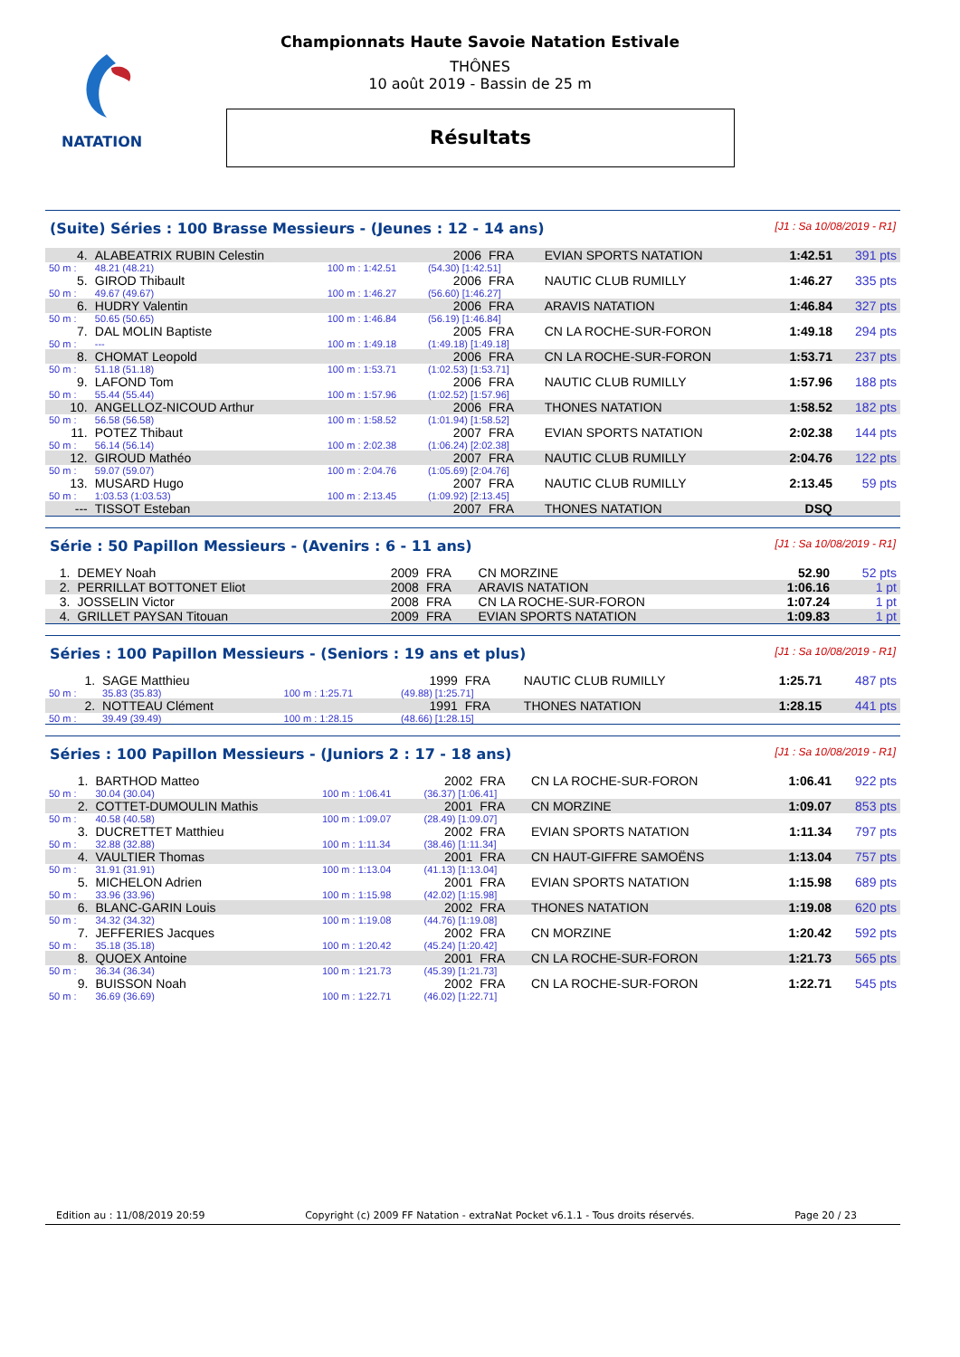NATATION
Championnats Haute Savoie Natation Estivale
THÔNES
10 août 2019 - Bassin de 25 m
Résultats
(Suite) Séries : 100 Brasse Messieurs - (Jeunes : 12 - 14 ans) [J1 : Sa 10/08/2019 - R1]
| 4. | ALABEATRIX RUBIN Celestin | | 2006 | FRA | EVIAN SPORTS NATATION | 1:42.51 | 391 pts |
| 50 m : | 48.21 (48.21) | 100 m : 1:42.51 | (54.30) [1:42.51] | | | | |
| 5. | GIROD Thibault | | 2006 | FRA | NAUTIC CLUB RUMILLY | 1:46.27 | 335 pts |
| 50 m : | 49.67 (49.67) | 100 m : 1:46.27 | (56.60) [1:46.27] | | | | |
| 6. | HUDRY Valentin | | 2006 | FRA | ARAVIS NATATION | 1:46.84 | 327 pts |
| 50 m : | 50.65 (50.65) | 100 m : 1:46.84 | (56.19) [1:46.84] | | | | |
| 7. | DAL MOLIN Baptiste | | 2005 | FRA | CN LA ROCHE-SUR-FORON | 1:49.18 | 294 pts |
| 50 m : | --- | 100 m : 1:49.18 | (1:49.18) [1:49.18] | | | | |
| 8. | CHOMAT Leopold | | 2006 | FRA | CN LA ROCHE-SUR-FORON | 1:53.71 | 237 pts |
| 50 m : | 51.18 (51.18) | 100 m : 1:53.71 | (1:02.53) [1:53.71] | | | | |
| 9. | LAFOND Tom | | 2006 | FRA | NAUTIC CLUB RUMILLY | 1:57.96 | 188 pts |
| 50 m : | 55.44 (55.44) | 100 m : 1:57.96 | (1:02.52) [1:57.96] | | | | |
| 10. | ANGELLOZ-NICOUD Arthur | | 2006 | FRA | THONES NATATION | 1:58.52 | 182 pts |
| 50 m : | 56.58 (56.58) | 100 m : 1:58.52 | (1:01.94) [1:58.52] | | | | |
| 11. | POTEZ Thibaut | | 2007 | FRA | EVIAN SPORTS NATATION | 2:02.38 | 144 pts |
| 50 m : | 56.14 (56.14) | 100 m : 2:02.38 | (1:06.24) [2:02.38] | | | | |
| 12. | GIROUD Mathéo | | 2007 | FRA | NAUTIC CLUB RUMILLY | 2:04.76 | 122 pts |
| 50 m : | 59.07 (59.07) | 100 m : 2:04.76 | (1:05.69) [2:04.76] | | | | |
| 13. | MUSARD Hugo | | 2007 | FRA | NAUTIC CLUB RUMILLY | 2:13.45 | 59 pts |
| 50 m : | 1:03.53 (1:03.53) | 100 m : 2:13.45 | (1:09.92) [2:13.45] | | | | |
| --- | TISSOT Esteban | | 2007 | FRA | THONES NATATION | DSQ | |
Série : 50 Papillon Messieurs - (Avenirs : 6 - 11 ans) [J1 : Sa 10/08/2019 - R1]
| 1. | DEMEY Noah | | 2009 | FRA | CN MORZINE | 52.90 | 52 pts |
| 2. | PERRILLAT BOTTONET Eliot | | 2008 | FRA | ARAVIS NATATION | 1:06.16 | 1 pt |
| 3. | JOSSELIN Victor | | 2008 | FRA | CN LA ROCHE-SUR-FORON | 1:07.24 | 1 pt |
| 4. | GRILLET PAYSAN Titouan | | 2009 | FRA | EVIAN SPORTS NATATION | 1:09.83 | 1 pt |
Séries : 100 Papillon Messieurs - (Seniors : 19 ans et plus) [J1 : Sa 10/08/2019 - R1]
| 1. | SAGE Matthieu | | 1999 | FRA | NAUTIC CLUB RUMILLY | 1:25.71 | 487 pts |
| 50 m : | 35.83 (35.83) | 100 m : 1:25.71 | (49.88) [1:25.71] | | | | |
| 2. | NOTTEAU Clément | | 1991 | FRA | THONES NATATION | 1:28.15 | 441 pts |
| 50 m : | 39.49 (39.49) | 100 m : 1:28.15 | (48.66) [1:28.15] | | | | |
Séries : 100 Papillon Messieurs - (Juniors 2 : 17 - 18 ans) [J1 : Sa 10/08/2019 - R1]
| 1. | BARTHOD Matteo | | 2002 | FRA | CN LA ROCHE-SUR-FORON | 1:06.41 | 922 pts |
| 50 m : | 30.04 (30.04) | 100 m : 1:06.41 | (36.37) [1:06.41] | | | | |
| 2. | COTTET-DUMOULIN Mathis | | 2001 | FRA | CN MORZINE | 1:09.07 | 853 pts |
| 50 m : | 40.58 (40.58) | 100 m : 1:09.07 | (28.49) [1:09.07] | | | | |
| 3. | DUCRETTET Matthieu | | 2002 | FRA | EVIAN SPORTS NATATION | 1:11.34 | 797 pts |
| 50 m : | 32.88 (32.88) | 100 m : 1:11.34 | (38.46) [1:11.34] | | | | |
| 4. | VAULTIER Thomas | | 2001 | FRA | CN HAUT-GIFFRE SAMOËNS | 1:13.04 | 757 pts |
| 50 m : | 31.91 (31.91) | 100 m : 1:13.04 | (41.13) [1:13.04] | | | | |
| 5. | MICHELON Adrien | | 2001 | FRA | EVIAN SPORTS NATATION | 1:15.98 | 689 pts |
| 50 m : | 33.96 (33.96) | 100 m : 1:15.98 | (42.02) [1:15.98] | | | | |
| 6. | BLANC-GARIN Louis | | 2002 | FRA | THONES NATATION | 1:19.08 | 620 pts |
| 50 m : | 34.32 (34.32) | 100 m : 1:19.08 | (44.76) [1:19.08] | | | | |
| 7. | JEFFERIES Jacques | | 2002 | FRA | CN MORZINE | 1:20.42 | 592 pts |
| 50 m : | 35.18 (35.18) | 100 m : 1:20.42 | (45.24) [1:20.42] | | | | |
| 8. | QUOEX Antoine | | 2001 | FRA | CN LA ROCHE-SUR-FORON | 1:21.73 | 565 pts |
| 50 m : | 36.34 (36.34) | 100 m : 1:21.73 | (45.39) [1:21.73] | | | | |
| 9. | BUISSON Noah | | 2002 | FRA | CN LA ROCHE-SUR-FORON | 1:22.71 | 545 pts |
| 50 m : | 36.69 (36.69) | 100 m : 1:22.71 | (46.02) [1:22.71] | | | | |
Edition au : 11/08/2019 20:59 Copyright (c) 2009 FF Natation - extraNat Pocket v6.1.1 - Tous droits réservés. Page 20 / 23